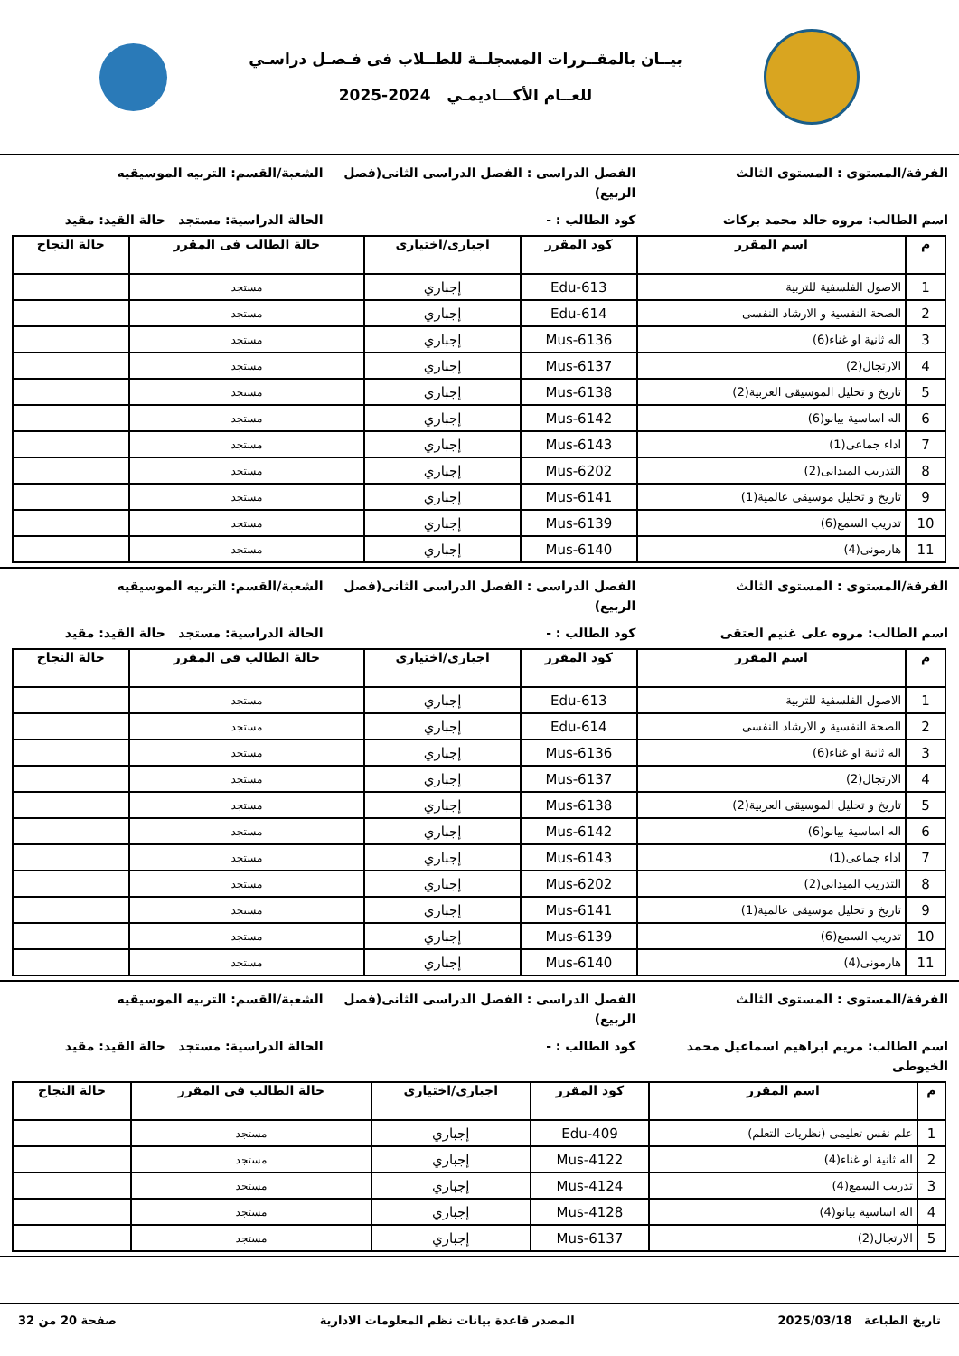بيــان بالمقــررات المسجلــة للطــلاب فى فـصـل دراسـي
للعــام الأكـــاديمـي 2024-2025
الفرقة/المستوى : المستوى الثالث
الفصل الدراسى : الفصل الدراسى الثانى(فصل الربيع)
الشعبة/القسم: التربيه الموسيقيه
اسم الطالب: مروه خالد محمد بركات
كود الطالب : - الحالة الدراسية: مستجد حالة القيد: مقيد
| م | اسم المقرر | كود المقرر | اجبارى/اختيارى | حالة الطالب فى المقرر | حالة النجاح |
| --- | --- | --- | --- | --- | --- |
| 1 | الاصول الفلسفية للتربية | Edu-613 | إجباري | مستجد | |
| 2 | الصحة النفسية و الارشاد النفسى | Edu-614 | إجباري | مستجد | |
| 3 | اله ثانية او غناء(6) | Mus-6136 | إجباري | مستجد | |
| 4 | الارتجال(2) | Mus-6137 | إجباري | مستجد | |
| 5 | تاريخ و تحليل الموسيقى العربية(2) | Mus-6138 | إجباري | مستجد | |
| 6 | اله اساسية بيانو(6) | Mus-6142 | إجباري | مستجد | |
| 7 | اداء جماعى(1) | Mus-6143 | إجباري | مستجد | |
| 8 | التدريب الميدانى(2) | Mus-6202 | إجباري | مستجد | |
| 9 | تاريخ و تحليل موسيقى عالمية(1) | Mus-6141 | إجباري | مستجد | |
| 10 | تدريب السمع(6) | Mus-6139 | إجباري | مستجد | |
| 11 | هارمونى(4) | Mus-6140 | إجباري | مستجد | |
الفرقة/المستوى : المستوى الثالث
الفصل الدراسى : الفصل الدراسى الثانى(فصل الربيع)
الشعبة/القسم: التربيه الموسيقيه
اسم الطالب: مروه على غنيم العتقى
كود الطالب : - الحالة الدراسية: مستجد حالة القيد: مقيد
| م | اسم المقرر | كود المقرر | اجبارى/اختيارى | حالة الطالب فى المقرر | حالة النجاح |
| --- | --- | --- | --- | --- | --- |
| 1 | الاصول الفلسفية للتربية | Edu-613 | إجباري | مستجد | |
| 2 | الصحة النفسية و الارشاد النفسى | Edu-614 | إجباري | مستجد | |
| 3 | اله ثانية او غناء(6) | Mus-6136 | إجباري | مستجد | |
| 4 | الارتجال(2) | Mus-6137 | إجباري | مستجد | |
| 5 | تاريخ و تحليل الموسيقى العربية(2) | Mus-6138 | إجباري | مستجد | |
| 6 | اله اساسية بيانو(6) | Mus-6142 | إجباري | مستجد | |
| 7 | اداء جماعى(1) | Mus-6143 | إجباري | مستجد | |
| 8 | التدريب الميدانى(2) | Mus-6202 | إجباري | مستجد | |
| 9 | تاريخ و تحليل موسيقى عالمية(1) | Mus-6141 | إجباري | مستجد | |
| 10 | تدريب السمع(6) | Mus-6139 | إجباري | مستجد | |
| 11 | هارمونى(4) | Mus-6140 | إجباري | مستجد | |
الفرقة/المستوى : المستوى الثالث
الفصل الدراسى : الفصل الدراسى الثانى(فصل الربيع)
الشعبة/القسم: التربيه الموسيقيه
اسم الطالب: مريم ابراهيم اسماعيل محمد الخيوطى
كود الطالب : - الحالة الدراسية: مستجد حالة القيد: مقيد
| م | اسم المقرر | كود المقرر | اجبارى/اختيارى | حالة الطالب فى المقرر | حالة النجاح |
| --- | --- | --- | --- | --- | --- |
| 1 | علم نفس تعليمى (نظريات التعلم) | Edu-409 | إجباري | مستجد | |
| 2 | اله ثانية او غناء(4) | Mus-4122 | إجباري | مستجد | |
| 3 | تدريب السمع(4) | Mus-4124 | إجباري | مستجد | |
| 4 | اله اساسية بيانو(4) | Mus-4128 | إجباري | مستجد | |
| 5 | الارتجال(2) | Mus-6137 | إجباري | مستجد | |
تاريخ الطباعة 2025/03/18 المصدر قاعدة بيانات نظم المعلومات الادارية صفحة 20 من 32